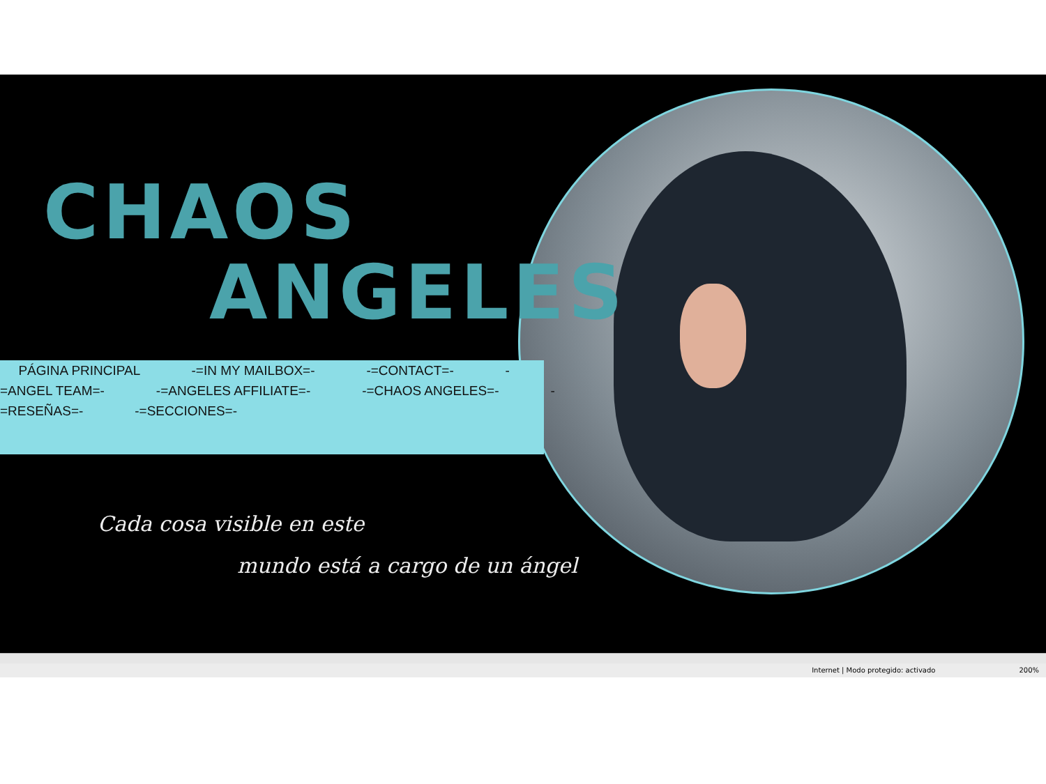CHAOS
ANGELES
PÁGINA PRINCIPAL -=IN MY MAILBOX=- -=CONTACT=- -
=ANGEL TEAM=- -=ANGELES AFFILIATE=- -=CHAOS ANGELES=- -
=RESEÑAS=- -=SECCIONES=-
Cada cosa visible en este
mundo está a cargo de un ángel
Internet | Modo protegido: activado 200%